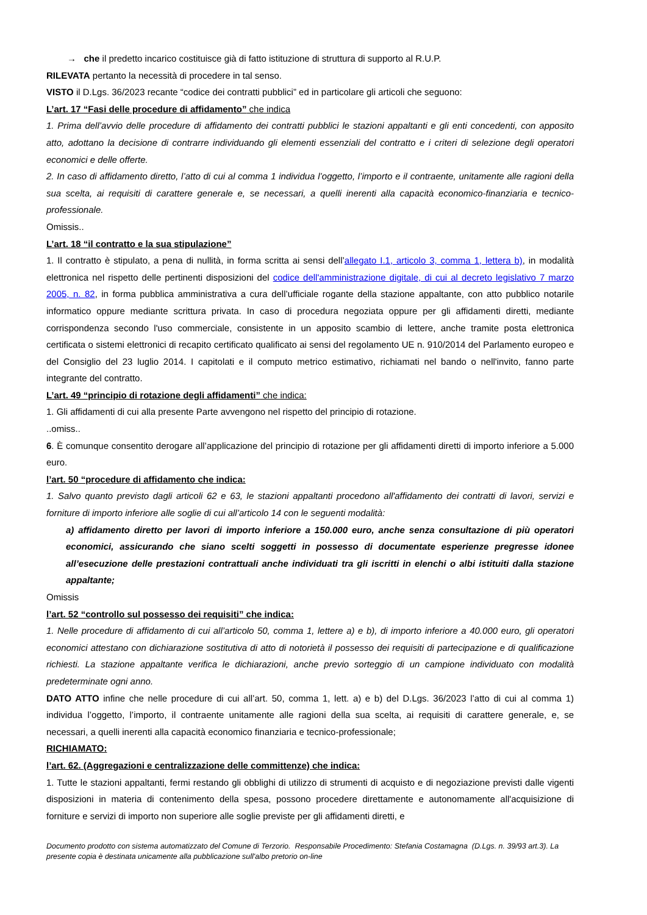→ che il predetto incarico costituisce già di fatto istituzione di struttura di supporto al R.U.P.
RILEVATA pertanto la necessità di procedere in tal senso.
VISTO il D.Lgs. 36/2023 recante “codice dei contratti pubblici” ed in particolare gli articoli che seguono:
L’art. 17 “Fasi delle procedure di affidamento” che indica
1. Prima dell’avvio delle procedure di affidamento dei contratti pubblici le stazioni appaltanti e gli enti concedenti, con apposito atto, adottano la decisione di contrarre individuando gli elementi essenziali del contratto e i criteri di selezione degli operatori economici e delle offerte.
2. In caso di affidamento diretto, l’atto di cui al comma 1 individua l’oggetto, l’importo e il contraente, unitamente alle ragioni della sua scelta, ai requisiti di carattere generale e, se necessari, a quelli inerenti alla capacità economico-finanziaria e tecnico-professionale.
Omissis..
L’art. 18 “il contratto e la sua stipulazione”
1. Il contratto è stipulato, a pena di nullità, in forma scritta ai sensi dell’allegato I.1, articolo 3, comma 1, lettera b), in modalità elettronica nel rispetto delle pertinenti disposizioni del codice dell'amministrazione digitale, di cui al decreto legislativo 7 marzo 2005, n. 82, in forma pubblica amministrativa a cura dell’ufficiale rogante della stazione appaltante, con atto pubblico notarile informatico oppure mediante scrittura privata. In caso di procedura negoziata oppure per gli affidamenti diretti, mediante corrispondenza secondo l'uso commerciale, consistente in un apposito scambio di lettere, anche tramite posta elettronica certificata o sistemi elettronici di recapito certificato qualificato ai sensi del regolamento UE n. 910/2014 del Parlamento europeo e del Consiglio del 23 luglio 2014. I capitolati e il computo metrico estimativo, richiamati nel bando o nell'invito, fanno parte integrante del contratto.
L’art. 49 “principio di rotazione degli affidamenti” che indica:
1. Gli affidamenti di cui alla presente Parte avvengono nel rispetto del principio di rotazione.
..omiss..
6. È comunque consentito derogare all’applicazione del principio di rotazione per gli affidamenti diretti di importo inferiore a 5.000 euro.
l’art. 50 “procedure di affidamento che indica:
1. Salvo quanto previsto dagli articoli 62 e 63, le stazioni appaltanti procedono all'affidamento dei contratti di lavori, servizi e forniture di importo inferiore alle soglie di cui all’articolo 14 con le seguenti modalità:
a) affidamento diretto per lavori di importo inferiore a 150.000 euro, anche senza consultazione di più operatori economici, assicurando che siano scelti soggetti in possesso di documentate esperienze pregresse idonee all’esecuzione delle prestazioni contrattuali anche individuati tra gli iscritti in elenchi o albi istituiti dalla stazione appaltante;
Omissis
l’art. 52 “controllo sul possesso dei requisiti” che indica:
1. Nelle procedure di affidamento di cui all’articolo 50, comma 1, lettere a) e b), di importo inferiore a 40.000 euro, gli operatori economici attestano con dichiarazione sostitutiva di atto di notorietà il possesso dei requisiti di partecipazione e di qualificazione richiesti. La stazione appaltante verifica le dichiarazioni, anche previo sorteggio di un campione individuato con modalità predeterminate ogni anno.
DATO ATTO infine che nelle procedure di cui all’art. 50, comma 1, lett. a) e b) del D.Lgs. 36/2023 l’atto di cui al comma 1) individua l’oggetto, l’importo, il contraente unitamente alle ragioni della sua scelta, ai requisiti di carattere generale, e, se necessari, a quelli inerenti alla capacità economico finanziaria e tecnico-professionale;
RICHIAMATO:
l’art. 62. (Aggregazioni e centralizzazione delle committenze) che indica:
1. Tutte le stazioni appaltanti, fermi restando gli obblighi di utilizzo di strumenti di acquisto e di negoziazione previsti dalle vigenti disposizioni in materia di contenimento della spesa, possono procedere direttamente e autonomamente all'acquisizione di forniture e servizi di importo non superiore alle soglie previste per gli affidamenti diretti, e
Documento prodotto con sistema automatizzato del Comune di Terzorio. Responsabile Procedimento: Stefania Costamagna (D.Lgs. n. 39/93 art.3). La presente copia è destinata unicamente alla pubblicazione sull'albo pretorio on-line